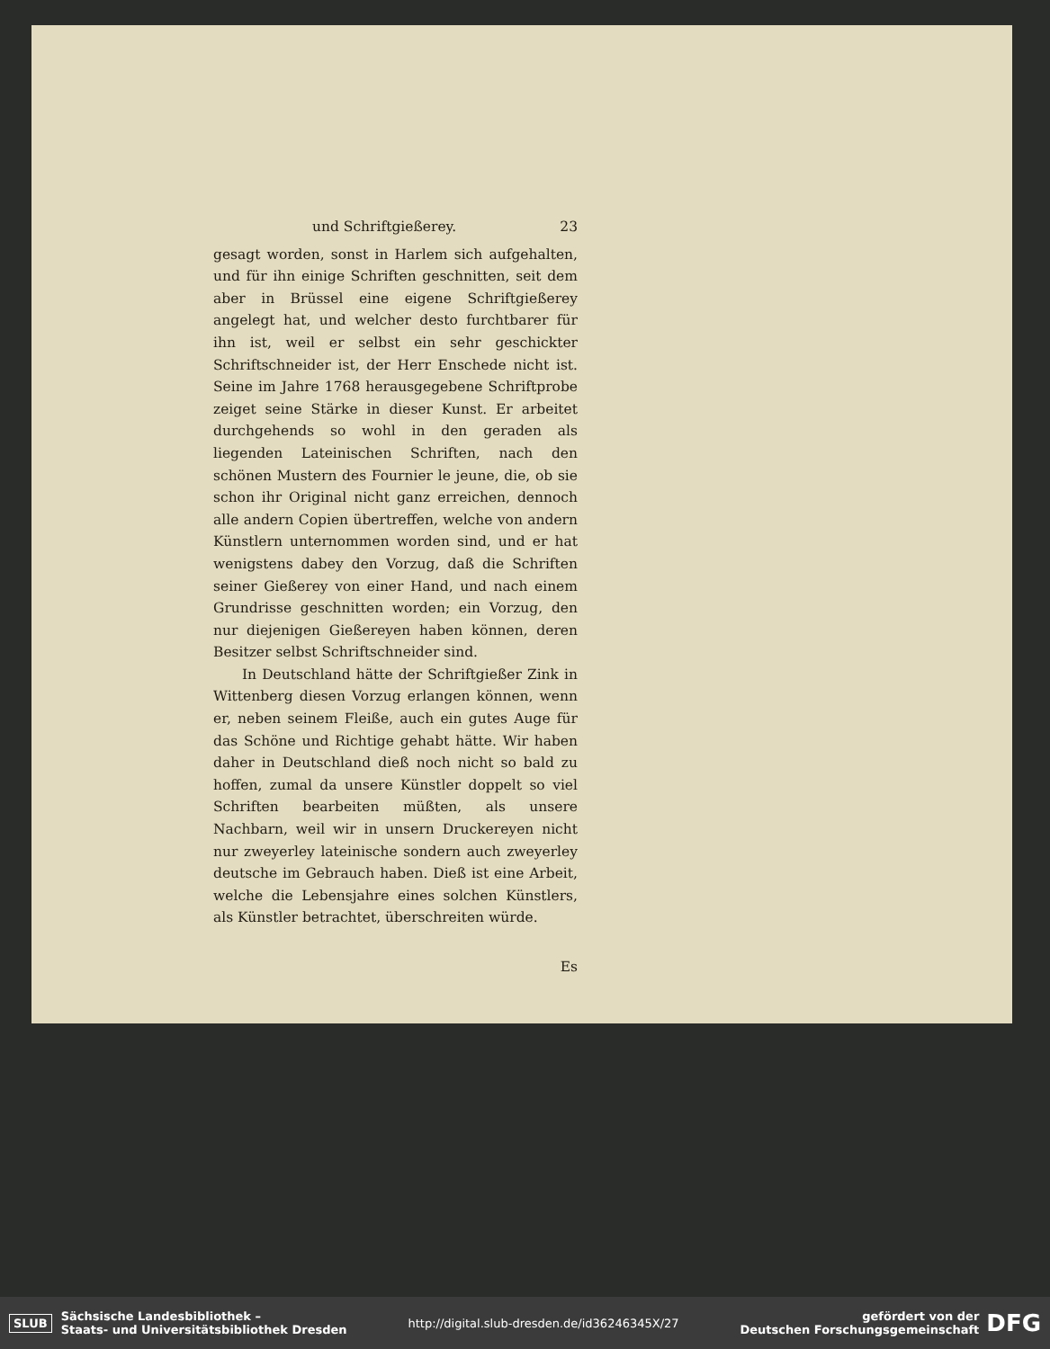und Schriftgießerey. 23
gesagt worden, sonst in Harlem sich aufgehalten, und für ihn einige Schriften geschnitten, seit dem aber in Brüssel eine eigene Schriftgießerey angelegt hat, und welcher desto furchtbarer für ihn ist, weil er selbst ein sehr geschickter Schriftschneider ist, der Herr Enschede nicht ist. Seine im Jahre 1768 herausgegebene Schriftprobe zeiget seine Stärke in dieser Kunst. Er arbeitet durchgehends so wohl in den geraden als liegenden Lateinischen Schriften, nach den schönen Mustern des Fournier le jeune, die, ob sie schon ihr Original nicht ganz erreichen, dennoch alle andern Copien übertreffen, welche von andern Künstlern unternommen worden sind, und er hat wenigstens dabey den Vorzug, daß die Schriften seiner Gießerey von einer Hand, und nach einem Grundrisse geschnitten worden; ein Vorzug, den nur diejenigen Gießereyen haben können, deren Besitzer selbst Schriftschneider sind.
In Deutschland hätte der Schriftgießer Zink in Wittenberg diesen Vorzug erlangen können, wenn er, neben seinem Fleiße, auch ein gutes Auge für das Schöne und Richtige gehabt hätte. Wir haben daher in Deutschland dieß noch nicht so bald zu hoffen, zumal da unsere Künstler doppelt so viel Schriften bearbeiten müßten, als unsere Nachbarn, weil wir in unsern Druckereyen nicht nur zweyerley lateinische sondern auch zweyerley deutsche im Gebrauch haben. Dieß ist eine Arbeit, welche die Lebensjahre eines solchen Künstlers, als Künstler betrachtet, überschreiten würde.
Es
SLUB Sächsische Landesbibliothek –
Staats- und Universitätsbibliothek Dresden
http://digital.slub-dresden.de/id36246345X/27
gefördert von der
Deutschen Forschungsgemeinschaft DFG